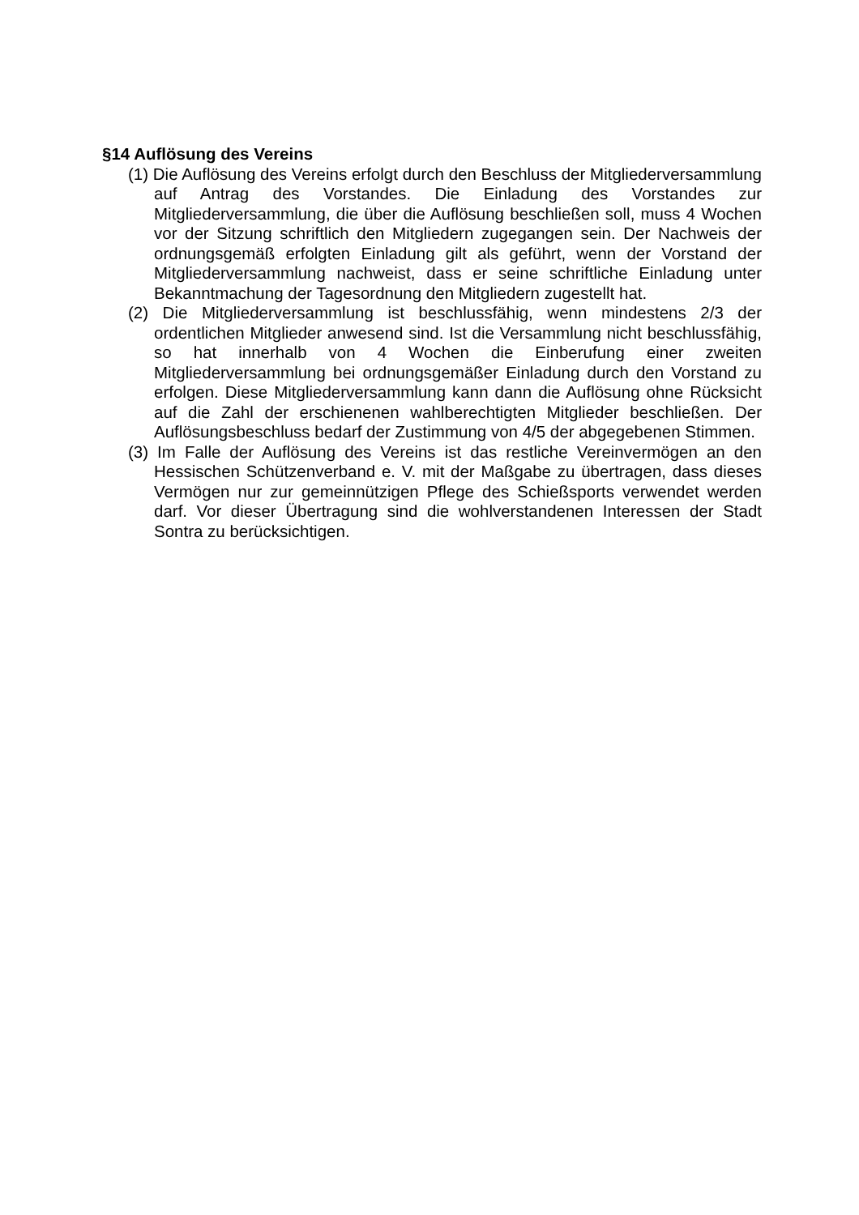§14 Auflösung des Vereins
(1) Die Auflösung des Vereins erfolgt durch den Beschluss der Mitgliederver­sammlung auf Antrag des Vorstandes. Die Einladung des Vorstandes zur Mitgliederversammlung, die über die Auflösung beschließen soll, muss 4 Wochen vor der Sitzung schriftlich den Mitgliedern zugegangen sein. Der Nachweis der ordnungsgemäß erfolgten Einladung gilt als geführt, wenn der Vorstand der Mitgliederversammlung nachweist, dass er seine schriftliche Einladung unter Bekanntmachung der Tagesordnung den Mitgliedern zugestellt hat.
(2) Die Mitgliederversammlung ist beschlussfähig, wenn mindestens 2/3 der ordentlichen Mitglieder anwesend sind. Ist die Versammlung nicht beschlussfähig, so hat innerhalb von 4 Wochen die Einberufung einer zweiten Mitgliederversammlung bei ordnungsgemäßer Einladung durch den Vorstand zu erfolgen. Diese Mitgliederversammlung kann dann die Auflösung ohne Rücksicht auf die Zahl der erschienenen wahlberechtigten Mitglieder beschließen. Der Auflösungsbeschluss bedarf der Zustimmung von 4/5 der abgegebenen Stimmen.
(3) Im Falle der Auflösung des Vereins ist das restliche Vereinvermögen an den Hessischen Schützenverband e. V. mit der Maßgabe zu übertragen, dass dieses Vermögen nur zur gemeinnützigen Pflege des Schießsports verwendet werden darf. Vor dieser Übertragung sind die wohlverstandenen Interessen der Stadt Sontra zu berücksichtigen.